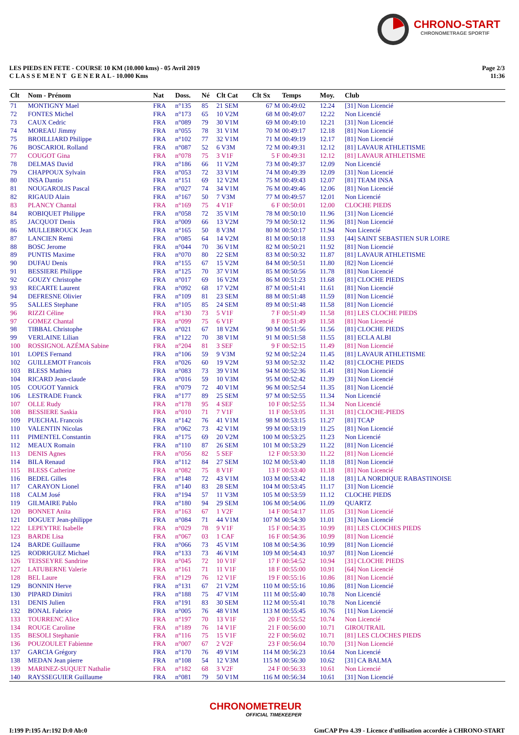CHRONO-START
CHRONOMETRAGE SPORTIF
LES PIEDS EN FETE - COURSE 10 KM (10.000 kms) - 05 Avril 2019
C L A S S E M E N T G E N E R A L - 10.000 Kms
Page 2/3
11:36
| Clt | Nom - Prénom | Nat | Doss. | Né | Clt Cat | Clt Sx | Temps | Moy. | Club |
| --- | --- | --- | --- | --- | --- | --- | --- | --- | --- |
| 71 | MONTIGNY Mael | FRA | n°135 | 85 | 21 SEM | 67 M | 00:49:02 | 12.24 | [31] Non Licencié |
| 72 | FONTES Michel | FRA | n°173 | 65 | 10 V2M | 68 M | 00:49:07 | 12.22 | Non Licencié |
| 73 | CAUX Cedric | FRA | n°089 | 79 | 30 V1M | 69 M | 00:49:10 | 12.21 | [31] Non Licencié |
| 74 | MOREAU Jimmy | FRA | n°055 | 78 | 31 V1M | 70 M | 00:49:17 | 12.18 | [81] Non Licencié |
| 75 | BROILLIARD Philippe | FRA | n°102 | 77 | 32 V1M | 71 M | 00:49:19 | 12.17 | [81] Non Licencié |
| 76 | BOSCARIOL Rolland | FRA | n°087 | 52 | 6 V3M | 72 M | 00:49:31 | 12.12 | [81] LAVAUR ATHLETISME |
| 77 | COUGOT Gina | FRA | n°078 | 75 | 3 V1F | 5 F | 00:49:31 | 12.12 | [81] LAVAUR ATHLETISME |
| 78 | DELMAS David | FRA | n°186 | 66 | 11 V2M | 73 M | 00:49:37 | 12.09 | Non Licencié |
| 79 | CHAPPOUX Sylvain | FRA | n°053 | 72 | 33 V1M | 74 M | 00:49:39 | 12.09 | [31] Non Licencié |
| 80 | INSA Dantio | FRA | n°151 | 69 | 12 V2M | 75 M | 00:49:43 | 12.07 | [81] TEAM INSA |
| 81 | NOUGAROLIS Pascal | FRA | n°027 | 74 | 34 V1M | 76 M | 00:49:46 | 12.06 | [81] Non Licencié |
| 82 | RIGAUD Alain | FRA | n°167 | 50 | 7 V3M | 77 M | 00:49:57 | 12.01 | Non Licencié |
| 83 | PLANCY Chantal | FRA | n°169 | 75 | 4 V1F | 6 F | 00:50:01 | 12.00 | CLOCHE PIEDS |
| 84 | ROBIQUET Philippe | FRA | n°058 | 72 | 35 V1M | 78 M | 00:50:10 | 11.96 | [31] Non Licencié |
| 85 | JACQUOT Denis | FRA | n°009 | 66 | 13 V2M | 79 M | 00:50:12 | 11.96 | [81] Non Licencié |
| 86 | MULLEBROUCK Jean | FRA | n°165 | 50 | 8 V3M | 80 M | 00:50:17 | 11.94 | Non Licencié |
| 87 | LANCIEN Remi | FRA | n°085 | 64 | 14 V2M | 81 M | 00:50:18 | 11.93 | [44] SAINT SEBASTIEN SUR LOIRE |
| 88 | BOSC Jerome | FRA | n°044 | 70 | 36 V1M | 82 M | 00:50:21 | 11.92 | [81] Non Licencié |
| 89 | PUNTIS Maxime | FRA | n°070 | 80 | 22 SEM | 83 M | 00:50:32 | 11.87 | [81] LAVAUR ATHLETISME |
| 90 | DUFAU Denis | FRA | n°155 | 67 | 15 V2M | 84 M | 00:50:51 | 11.80 | [82] Non Licencié |
| 91 | BESSIERE Philippe | FRA | n°125 | 70 | 37 V1M | 85 M | 00:50:56 | 11.78 | [81] Non Licencié |
| 92 | GOUZY Christophe | FRA | n°017 | 69 | 16 V2M | 86 M | 00:51:23 | 11.68 | [81] CLOCHE PIEDS |
| 93 | RECARTE Laurent | FRA | n°092 | 68 | 17 V2M | 87 M | 00:51:41 | 11.61 | [81] Non Licencié |
| 94 | DEFRESNE Olivier | FRA | n°109 | 81 | 23 SEM | 88 M | 00:51:48 | 11.59 | [81] Non Licencié |
| 95 | SALLES Stephane | FRA | n°105 | 85 | 24 SEM | 89 M | 00:51:48 | 11.58 | [81] Non Licencié |
| 96 | RIZZI Céline | FRA | n°130 | 73 | 5 V1F | 7 F | 00:51:49 | 11.58 | [81] LES CLOCHE PIEDS |
| 97 | GOMEZ Chantal | FRA | n°099 | 75 | 6 V1F | 8 F | 00:51:49 | 11.58 | [81] Non Licencié |
| 98 | TIBBAL Christophe | FRA | n°021 | 67 | 18 V2M | 90 M | 00:51:56 | 11.56 | [81] CLOCHE PIEDS |
| 99 | VERLAINE Lilian | FRA | n°122 | 70 | 38 V1M | 91 M | 00:51:58 | 11.55 | [81] ECLA ALBI |
| 100 | ROSSIGNOL AZÉMA Sabine | FRA | n°204 | 81 | 3 SEF | 9 F | 00:52:15 | 11.49 | [81] Non Licencié |
| 101 | LOPES Fernand | FRA | n°106 | 59 | 9 V3M | 92 M | 00:52:24 | 11.45 | [81] LAVAUR ATHLETISME |
| 102 | GUILLEMOT Francois | FRA | n°026 | 60 | 19 V2M | 93 M | 00:52:32 | 11.42 | [81] CLOCHE PIEDS |
| 103 | BLESS Mathieu | FRA | n°083 | 73 | 39 V1M | 94 M | 00:52:36 | 11.41 | [81] Non Licencié |
| 104 | RICARD Jean-claude | FRA | n°016 | 59 | 10 V3M | 95 M | 00:52:42 | 11.39 | [31] Non Licencié |
| 105 | COUGOT Yannick | FRA | n°079 | 72 | 40 V1M | 96 M | 00:52:54 | 11.35 | [81] Non Licencié |
| 106 | LESTRADE Franck | FRA | n°177 | 89 | 25 SEM | 97 M | 00:52:55 | 11.34 | Non Licencié |
| 107 | OLLE Rudy | FRA | n°178 | 95 | 4 SEF | 10 F | 00:52:55 | 11.34 | Non Licencié |
| 108 | BESSIERE Saskia | FRA | n°010 | 71 | 7 V1F | 11 F | 00:53:05 | 11.31 | [81] CLOCHE-PIEDS |
| 109 | PUECHAL Francois | FRA | n°142 | 76 | 41 V1M | 98 M | 00:53:15 | 11.27 | [81] TCAP |
| 110 | VALENTIN Nicolas | FRA | n°062 | 73 | 42 V1M | 99 M | 00:53:19 | 11.25 | [81] Non Licencié |
| 111 | PIMENTEL Constantin | FRA | n°175 | 69 | 20 V2M | 100 M | 00:53:25 | 11.23 | Non Licencié |
| 112 | MEAUX Romain | FRA | n°110 | 87 | 26 SEM | 101 M | 00:53:29 | 11.22 | [81] Non Licencié |
| 113 | DENIS Agnes | FRA | n°056 | 82 | 5 SEF | 12 F | 00:53:30 | 11.22 | [81] Non Licencié |
| 114 | BILA Renaud | FRA | n°112 | 84 | 27 SEM | 102 M | 00:53:40 | 11.18 | [81] Non Licencié |
| 115 | BLESS Catherine | FRA | n°082 | 75 | 8 V1F | 13 F | 00:53:40 | 11.18 | [81] Non Licencié |
| 116 | BEDEL Gilles | FRA | n°148 | 72 | 43 V1M | 103 M | 00:53:42 | 11.18 | [81] LA NORDIQUE RABASTINOISE |
| 117 | CARAYON Lionel | FRA | n°140 | 83 | 28 SEM | 104 M | 00:53:45 | 11.17 | [31] Non Licencié |
| 118 | CALM José | FRA | n°194 | 57 | 11 V3M | 105 M | 00:53:59 | 11.12 | CLOCHE PIEDS |
| 119 | GILMAIRE Pablo | FRA | n°180 | 94 | 29 SEM | 106 M | 00:54:06 | 11.09 | QUARTZ |
| 120 | BONNET Anita | FRA | n°163 | 67 | 1 V2F | 14 F | 00:54:17 | 11.05 | [31] Non Licencié |
| 121 | DOGUET Jean-philippe | FRA | n°084 | 71 | 44 V1M | 107 M | 00:54:30 | 11.01 | [31] Non Licencié |
| 122 | LEPEYTRE Isabelle | FRA | n°029 | 78 | 9 V1F | 15 F | 00:54:35 | 10.99 | [81] LES CLOCHES PIEDS |
| 123 | BARDE Lisa | FRA | n°067 | 03 | 1 CAF | 16 F | 00:54:36 | 10.99 | [81] Non Licencié |
| 124 | BARDE Guillaume | FRA | n°066 | 73 | 45 V1M | 108 M | 00:54:36 | 10.99 | [81] Non Licencié |
| 125 | RODRIGUEZ Michael | FRA | n°133 | 73 | 46 V1M | 109 M | 00:54:43 | 10.97 | [81] Non Licencié |
| 126 | TEISSEYRE Sandrine | FRA | n°045 | 72 | 10 V1F | 17 F | 00:54:52 | 10.94 | [31] CLOCHE PIEDS |
| 127 | LATUBERNE Valerie | FRA | n°161 | 71 | 11 V1F | 18 F | 00:55:00 | 10.91 | [64] Non Licencié |
| 128 | BEL Laure | FRA | n°129 | 76 | 12 V1F | 19 F | 00:55:16 | 10.86 | [81] Non Licencié |
| 129 | BONNIN Herve | FRA | n°131 | 67 | 21 V2M | 110 M | 00:55:16 | 10.86 | [81] Non Licencié |
| 130 | PIPARD Dimitri | FRA | n°188 | 75 | 47 V1M | 111 M | 00:55:40 | 10.78 | Non Licencié |
| 131 | DENIS Julien | FRA | n°191 | 83 | 30 SEM | 112 M | 00:55:41 | 10.78 | Non Licencié |
| 132 | BONAL Fabrice | FRA | n°005 | 76 | 48 V1M | 113 M | 00:55:45 | 10.76 | [11] Non Licencié |
| 133 | TOURRENC Alice | FRA | n°197 | 70 | 13 V1F | 20 F | 00:55:52 | 10.74 | Non Licencié |
| 134 | ROUGE Caroline | FRA | n°189 | 76 | 14 V1F | 21 F | 00:56:00 | 10.71 | GIROUTRAIL |
| 135 | BESOLI Stephanie | FRA | n°116 | 75 | 15 V1F | 22 F | 00:56:02 | 10.71 | [81] LES CLOCHES PIEDS |
| 136 | POUZOULET Fabienne | FRA | n°007 | 67 | 2 V2F | 23 F | 00:56:04 | 10.70 | [31] Non Licencié |
| 137 | GARCIA Grégory | FRA | n°170 | 76 | 49 V1M | 114 M | 00:56:23 | 10.64 | Non Licencié |
| 138 | MEDAN Jean pierre | FRA | n°108 | 54 | 12 V3M | 115 M | 00:56:30 | 10.62 | [31] CA BALMA |
| 139 | MARINEZ-SUQUET Nathalie | FRA | n°182 | 68 | 3 V2F | 24 F | 00:56:33 | 10.61 | Non Licencié |
| 140 | RAYSSEGUIER Guillaume | FRA | n°081 | 79 | 50 V1M | 116 M | 00:56:34 | 10.61 | [31] Non Licencié |
CHRONOMETREUR
OFFICIAL TIMEKEEPER
I:199 P:195 Ar:192 D:0 Ab:0 GmCAP Pro 4.39 - Licence d'utilisation accordée à CHRONO-START